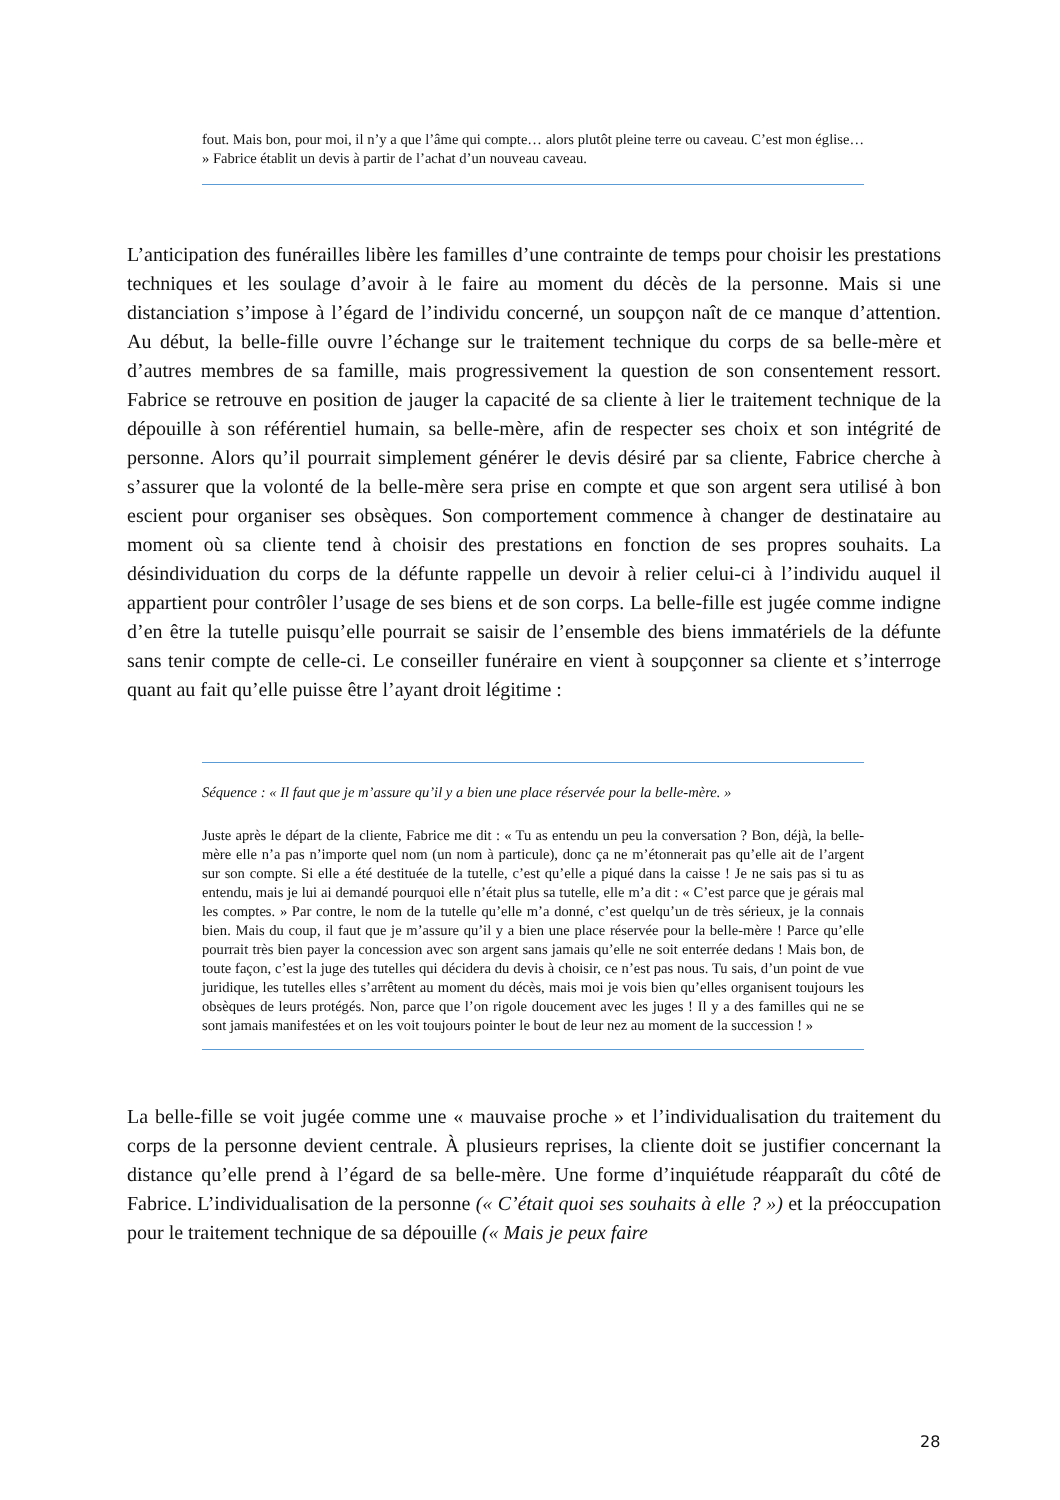fout. Mais bon, pour moi, il n’y a que l’âme qui compte… alors plutôt pleine terre ou caveau. C’est mon église… » Fabrice établit un devis à partir de l’achat d’un nouveau caveau.
L’anticipation des funérailles libère les familles d’une contrainte de temps pour choisir les prestations techniques et les soulage d’avoir à le faire au moment du décès de la personne. Mais si une distanciation s’impose à l’égard de l’individu concerné, un soupçon naît de ce manque d’attention. Au début, la belle-fille ouvre l’échange sur le traitement technique du corps de sa belle-mère et d’autres membres de sa famille, mais progressivement la question de son consentement ressort. Fabrice se retrouve en position de jauger la capacité de sa cliente à lier le traitement technique de la dépouille à son référentiel humain, sa belle-mère, afin de respecter ses choix et son intégrité de personne. Alors qu’il pourrait simplement générer le devis désiré par sa cliente, Fabrice cherche à s’assurer que la volonté de la belle-mère sera prise en compte et que son argent sera utilisé à bon escient pour organiser ses obsèques. Son comportement commence à changer de destinataire au moment où sa cliente tend à choisir des prestations en fonction de ses propres souhaits. La désindividuation du corps de la défunte rappelle un devoir à relier celui-ci à l’individu auquel il appartient pour contrôler l’usage de ses biens et de son corps. La belle-fille est jugée comme indigne d’en être la tutelle puisqu’elle pourrait se saisir de l’ensemble des biens immatériels de la défunte sans tenir compte de celle-ci. Le conseiller funéraire en vient à soupçonner sa cliente et s’interroge quant au fait qu’elle puisse être l’ayant droit légitime :
Séquence : « Il faut que je m’assure qu’il y a bien une place réservée pour la belle-mère. »
Juste après le départ de la cliente, Fabrice me dit : « Tu as entendu un peu la conversation ? Bon, déjà, la belle-mère elle n’a pas n’importe quel nom (un nom à particule), donc ça ne m’étonnerait pas qu’elle ait de l’argent sur son compte. Si elle a été destituée de la tutelle, c’est qu’elle a piqué dans la caisse ! Je ne sais pas si tu as entendu, mais je lui ai demandé pourquoi elle n’était plus sa tutelle, elle m’a dit : « C’est parce que je gérais mal les comptes. » Par contre, le nom de la tutelle qu’elle m’a donné, c’est quelqu’un de très sérieux, je la connais bien. Mais du coup, il faut que je m’assure qu’il y a bien une place réservée pour la belle-mère ! Parce qu’elle pourrait très bien payer la concession avec son argent sans jamais qu’elle ne soit enterrée dedans ! Mais bon, de toute façon, c’est la juge des tutelles qui décidera du devis à choisir, ce n’est pas nous. Tu sais, d’un point de vue juridique, les tutelles elles s’arrêtent au moment du décès, mais moi je vois bien qu’elles organisent toujours les obsèques de leurs protégés. Non, parce que l’on rigole doucement avec les juges ! Il y a des familles qui ne se sont jamais manifestées et on les voit toujours pointer le bout de leur nez au moment de la succession ! »
La belle-fille se voit jugée comme une « mauvaise proche » et l’individualisation du traitement du corps de la personne devient centrale. À plusieurs reprises, la cliente doit se justifier concernant la distance qu’elle prend à l’égard de sa belle-mère. Une forme d’inquiétude réapparaît du côté de Fabrice. L’individualisation de la personne (« C’était quoi ses souhaits à elle ? ») et la préoccupation pour le traitement technique de sa dépouille (« Mais je peux faire
28